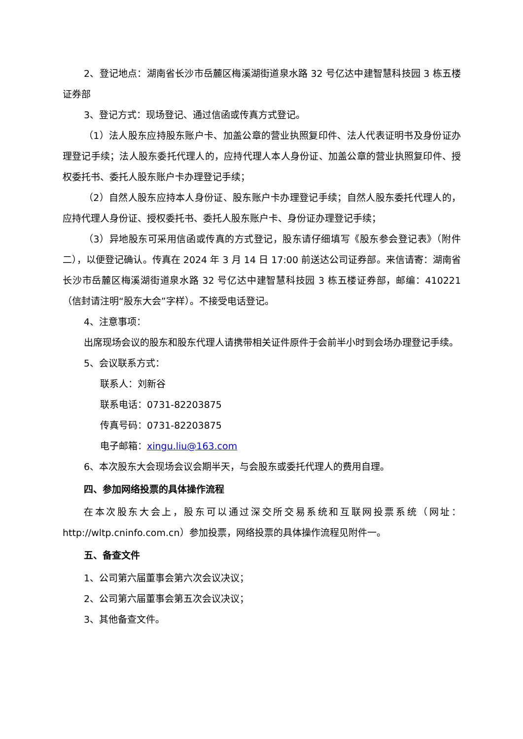2、登记地点：湖南省长沙市岳麓区梅溪湖街道泉水路 32 号亿达中建智慧科技园 3 栋五楼证券部
3、登记方式：现场登记、通过信函或传真方式登记。
（1）法人股东应持股东账户卡、加盖公章的营业执照复印件、法人代表证明书及身份证办理登记手续；法人股东委托代理人的，应持代理人本人身份证、加盖公章的营业执照复印件、授权委托书、委托人股东账户卡办理登记手续；
（2）自然人股东应持本人身份证、股东账户卡办理登记手续；自然人股东委托代理人的，应持代理人身份证、授权委托书、委托人股东账户卡、身份证办理登记手续；
（3）异地股东可采用信函或传真的方式登记，股东请仔细填写《股东参会登记表》（附件二），以便登记确认。传真在 2024 年 3 月 14 日 17:00 前送达公司证券部。来信请寄：湖南省长沙市岳麓区梅溪湖街道泉水路 32 号亿达中建智慧科技园 3 栋五楼证券部，邮编：410221（信封请注明“股东大会”字样）。不接受电话登记。
4、注意事项：
出席现场会议的股东和股东代理人请携带相关证件原件于会前半小时到会场办理登记手续。
5、会议联系方式：
联系人：刘新谷
联系电话：0731-82203875
传真号码：0731-82203875
电子邮箱：xingu.liu@163.com
6、本次股东大会现场会议会期半天，与会股东或委托代理人的费用自理。
四、参加网络投票的具体操作流程
在本次股东大会上，股东可以通过深交所交易系统和互联网投票系统（网址：http://wltp.cninfo.com.cn）参加投票，网络投票的具体操作流程见附件一。
五、备查文件
1、公司第六届董事会第六次会议决议；
2、公司第六届董事会第五次会议决议；
3、其他备查文件。